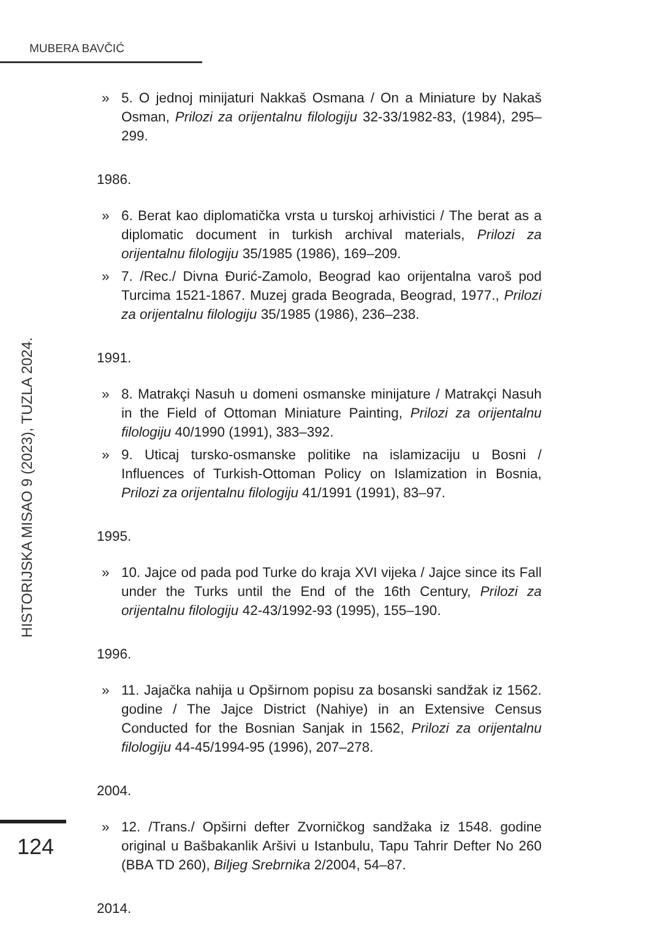MUBERA BAVČIĆ
HISTORIJSKA MISAO 9 (2023), TUZLA 2024.
» 5. O jednoj minijaturi Nakkaš Osmana / On a Miniature by Nakaš Osman, Prilozi za orijentalnu filologiju 32-33/1982-83, (1984), 295–299.
1986.
» 6. Berat kao diplomatička vrsta u turskoj arhivistici / The berat as a diplomatic document in turkish archival materials, Prilozi za orijentalnu filologiju 35/1985 (1986), 169–209.
» 7. /Rec./ Divna Đurić-Zamolo, Beograd kao orijentalna varoš pod Turcima 1521-1867. Muzej grada Beograda, Beograd, 1977., Prilozi za orijentalnu filologiju 35/1985 (1986), 236–238.
1991.
» 8. Matrakçi Nasuh u domeni osmanske minijature / Matrakçi Nasuh in the Field of Ottoman Miniature Painting, Prilozi za orijentalnu filologiju 40/1990 (1991), 383–392.
» 9. Uticaj tursko-osmanske politike na islamizaciju u Bosni / Influences of Turkish-Ottoman Policy on Islamization in Bosnia, Prilozi za orijentalnu filologiju 41/1991 (1991), 83–97.
1995.
» 10. Jajce od pada pod Turke do kraja XVI vijeka / Jajce since its Fall under the Turks until the End of the 16th Century, Prilozi za orijentalnu filologiju 42-43/1992-93 (1995), 155–190.
1996.
» 11. Jajačka nahija u Opširnom popisu za bosanski sandžak iz 1562. godine / The Jajce District (Nahiye) in an Extensive Census Conducted for the Bosnian Sanjak in 1562, Prilozi za orijentalnu filologiju 44-45/1994-95 (1996), 207–278.
2004.
» 12. /Trans./ Opširni defter Zvorničkog sandžaka iz 1548. godine original u Bašbakanlik Aršivi u Istanbulu, Tapu Tahrir Defter No 260 (BBA TD 260), Biljeg Srebrnika 2/2004, 54–87.
2014.
124